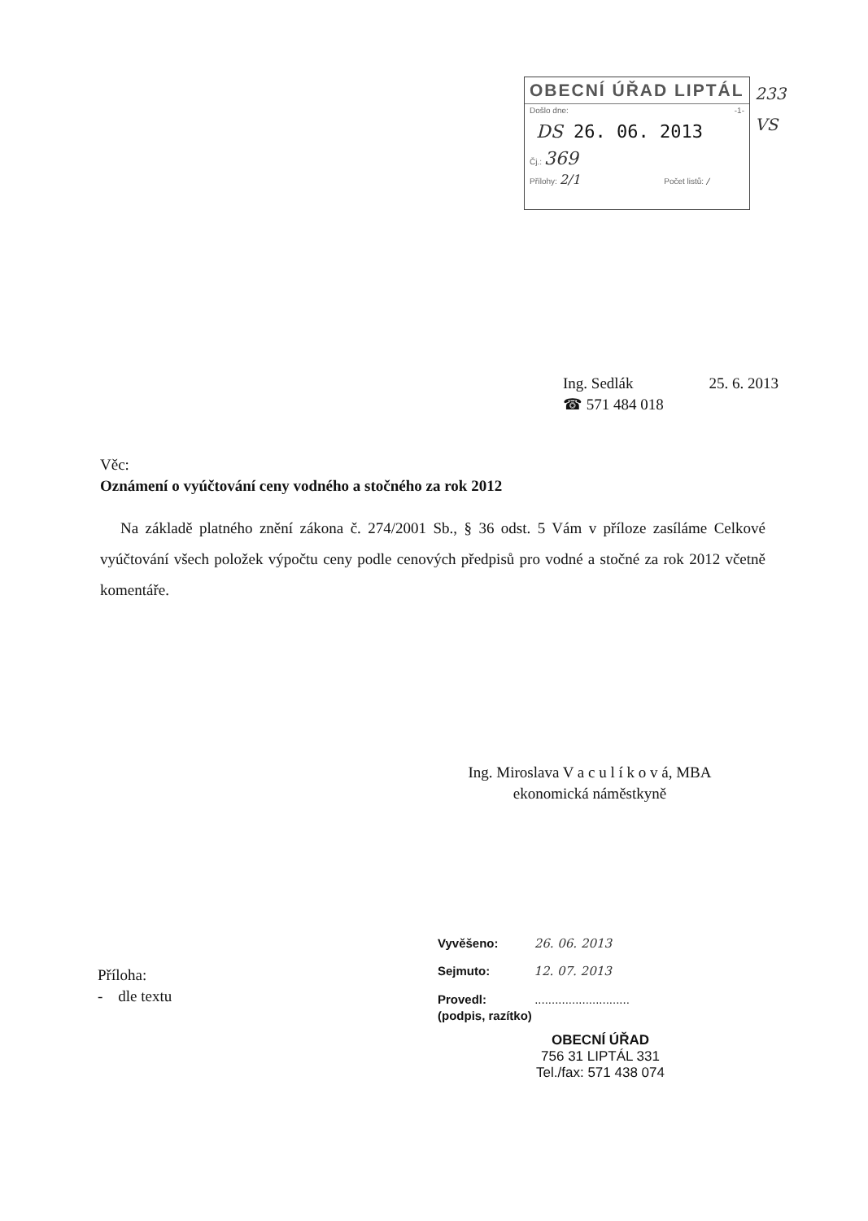OBECNÍ ÚŘAD LIPTÁL
Došlo dne: -1-
DS 26. 06. 2013
Čj.: 369
Přílohy: 2/1 Počet listů: /
233
VS
Ing. Sedlák 25. 6. 2013
☎ 571 484 018
Věc:
Oznámení o vyúčtování ceny vodného a stočného za rok 2012
Na základě platného znění zákona č. 274/2001 Sb., § 36 odst. 5 Vám v příloze zasíláme Celkové vyúčtování všech položek výpočtu ceny podle cenových předpisů pro vodné a stočné za rok 2012 včetně komentáře.
Ing. Miroslava V a c u l í k o v á, MBA
ekonomická náměstkyně
Příloha:
- dle textu
Vyvěšeno: 26. 06. 2013
Sejmuto: 12. 07. 2013
Provedl: ............................
(podpis, razítko)
OBECNÍ ÚŘAD
756 31 LIPTÁL 331
Tel./fax: 571 438 074